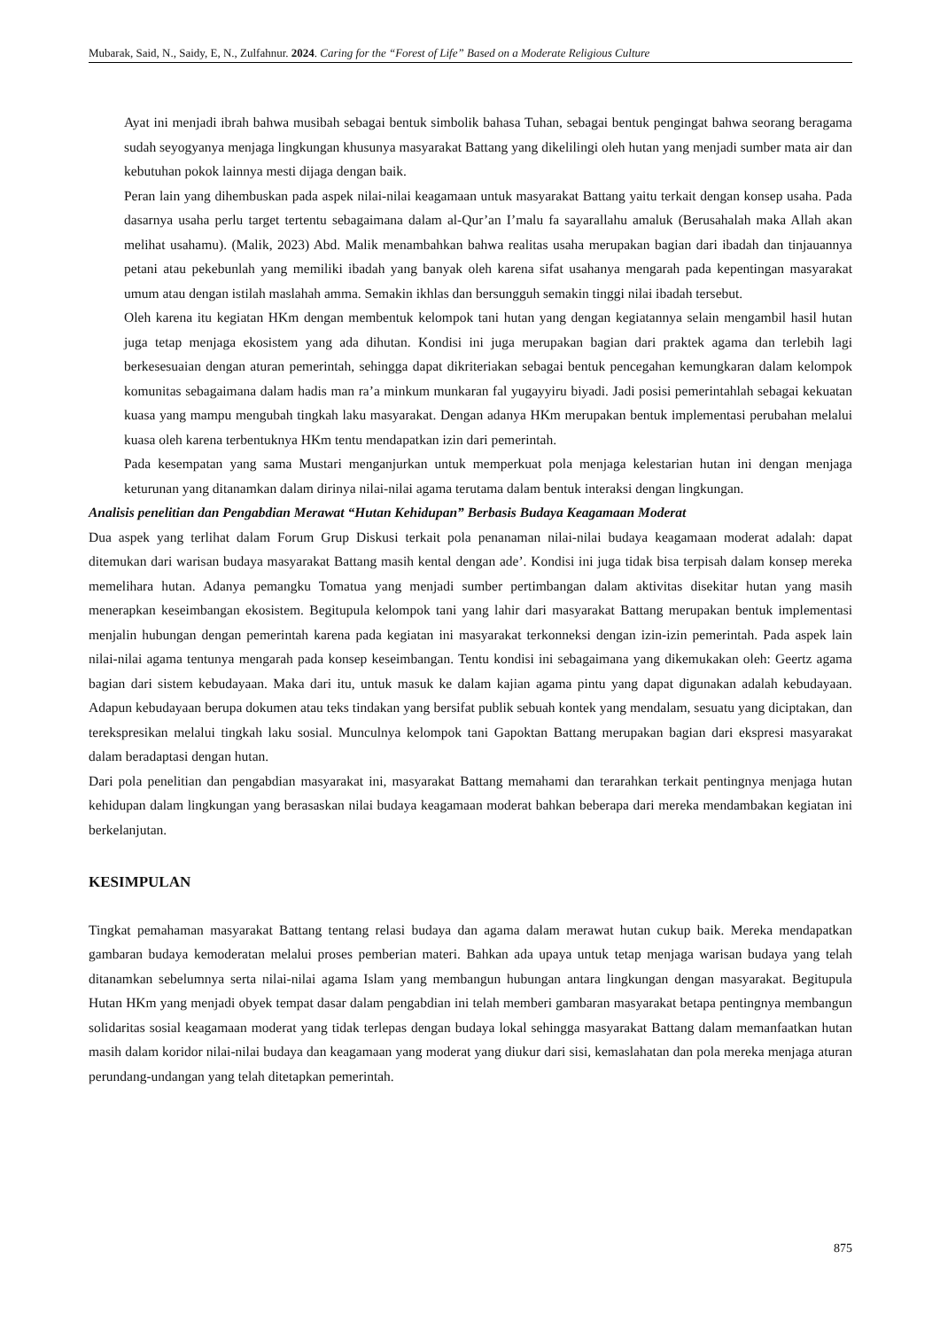Mubarak, Said, N., Saidy, E, N., Zulfahnur. 2024. Caring for the “Forest of Life” Based on a Moderate Religious Culture
Ayat ini menjadi ibrah bahwa musibah sebagai bentuk simbolik bahasa Tuhan, sebagai bentuk pengingat bahwa seorang beragama sudah seyogyanya menjaga lingkungan khusunya masyarakat Battang yang dikelilingi oleh hutan yang menjadi sumber mata air dan kebutuhan pokok lainnya mesti dijaga dengan baik.
Peran lain yang dihembuskan pada aspek nilai-nilai keagamaan untuk masyarakat Battang yaitu terkait dengan konsep usaha. Pada dasarnya usaha perlu target tertentu sebagaimana dalam al-Qur’an I’malu fa sayarallahu amaluk (Berusahalah maka Allah akan melihat usahamu). (Malik, 2023) Abd. Malik menambahkan bahwa realitas usaha merupakan bagian dari ibadah dan tinjauannya petani atau pekebunlah yang memiliki ibadah yang banyak oleh karena sifat usahanya mengarah pada kepentingan masyarakat umum atau dengan istilah maslahah amma. Semakin ikhlas dan bersungguh semakin tinggi nilai ibadah tersebut.
Oleh karena itu kegiatan HKm dengan membentuk kelompok tani hutan yang dengan kegiatannya selain mengambil hasil hutan juga tetap menjaga ekosistem yang ada dihutan. Kondisi ini juga merupakan bagian dari praktek agama dan terlebih lagi berkesesuaian dengan aturan pemerintah, sehingga dapat dikriteriakan sebagai bentuk pencegahan kemungkaran dalam kelompok komunitas sebagaimana dalam hadis man ra’a minkum munkaran fal yugayyiru biyadi. Jadi posisi pemerintahlah sebagai kekuatan kuasa yang mampu mengubah tingkah laku masyarakat. Dengan adanya HKm merupakan bentuk implementasi perubahan melalui kuasa oleh karena terbentuknya HKm tentu mendapatkan izin dari pemerintah.
Pada kesempatan yang sama Mustari menganjurkan untuk memperkuat pola menjaga kelestarian hutan ini dengan menjaga keturunan yang ditanamkan dalam dirinya nilai-nilai agama terutama dalam bentuk interaksi dengan lingkungan.
Analisis penelitian dan Pengabdian Merawat “Hutan Kehidupan” Berbasis Budaya Keagamaan Moderat
Dua aspek yang terlihat dalam Forum Grup Diskusi terkait pola penanaman nilai-nilai budaya keagamaan moderat adalah: dapat ditemukan dari warisan budaya masyarakat Battang masih kental dengan ade’. Kondisi ini juga tidak bisa terpisah dalam konsep mereka memelihara hutan. Adanya pemangku Tomatua yang menjadi sumber pertimbangan dalam aktivitas disekitar hutan yang masih menerapkan keseimbangan ekosistem. Begitupula kelompok tani yang lahir dari masyarakat Battang merupakan bentuk implementasi menjalin hubungan dengan pemerintah karena pada kegiatan ini masyarakat terkonneksi dengan izin-izin pemerintah. Pada aspek lain nilai-nilai agama tentunya mengarah pada konsep keseimbangan. Tentu kondisi ini sebagaimana yang dikemukakan oleh: Geertz agama bagian dari sistem kebudayaan. Maka dari itu, untuk masuk ke dalam kajian agama pintu yang dapat digunakan adalah kebudayaan. Adapun kebudayaan berupa dokumen atau teks tindakan yang bersifat publik sebuah kontek yang mendalam, sesuatu yang diciptakan, dan terekspresikan melalui tingkah laku sosial. Munculnya kelompok tani Gapoktan Battang merupakan bagian dari ekspresi masyarakat dalam beradaptasi dengan hutan.
Dari pola penelitian dan pengabdian masyarakat ini, masyarakat Battang memahami dan terarahkan terkait pentingnya menjaga hutan kehidupan dalam lingkungan yang berasaskan nilai budaya keagamaan moderat bahkan beberapa dari mereka mendambakan kegiatan ini berkelanjutan.
KESIMPULAN
Tingkat pemahaman masyarakat Battang tentang relasi budaya dan agama dalam merawat hutan cukup baik. Mereka mendapatkan gambaran budaya kemoderatan melalui proses pemberian materi. Bahkan ada upaya untuk tetap menjaga warisan budaya yang telah ditanamkan sebelumnya serta nilai-nilai agama Islam yang membangun hubungan antara lingkungan dengan masyarakat. Begitupula Hutan HKm yang menjadi obyek tempat dasar dalam pengabdian ini telah memberi gambaran masyarakat betapa pentingnya membangun solidaritas sosial keagamaan moderat yang tidak terlepas dengan budaya lokal sehingga masyarakat Battang dalam memanfaatkan hutan masih dalam koridor nilai-nilai budaya dan keagamaan yang moderat yang diukur dari sisi, kemaslahatan dan pola mereka menjaga aturan perundang-undangan yang telah ditetapkan pemerintah.
875